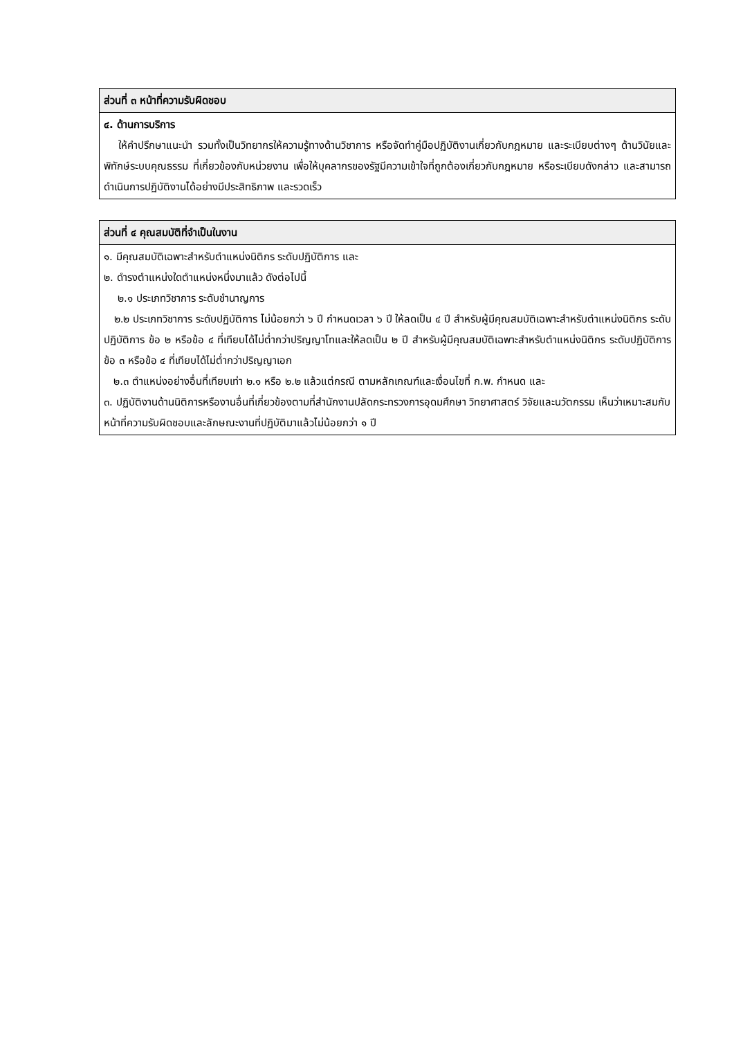| ส่วนที่ ๓ หน้าที่ความรับผิดชอบ |
| --- |
| ๔. ด้านการบริการ ให้คำปรึกษาแนะนำ รวมทั้งเป็นวิทยากรให้ความรู้ทางด้านวิชาการ หรือจัดทำคู่มือปฏิบัติงานเกี่ยวกับกฎหมาย และระเบียบต่างๆ ด้านวินัยและพิทักษ์ระบบคุณธรรม ที่เกี่ยวข้องกับหน่วยงาน เพื่อให้บุคลากรของรัฐมีความเข้าใจที่ถูกต้องเกี่ยวกับกฎหมาย หรือระเบียบดังกล่าว และสามารถดำเนินการปฏิบัติงานได้อย่างมีประสิทธิภาพ และรวดเร็ว |
| ส่วนที่ ๔ คุณสมบัติที่จำเป็นในงาน |
| --- |
| ๑. มีคุณสมบัติเฉพาะสำหรับตำแหน่งนิติกร ระดับปฏิบัติการ และ ๒. ดำรงตำแหน่งใดตำแหน่งหนึ่งมาแล้ว ดังต่อไปนี้ ๒.๑ ประเภทวิชาการ ระดับชำนาญการ ๒.๒ ประเภทวิชาการ ระดับปฏิบัติการ ไม่น้อยกว่า ๖ ปี กำหนดเวลา ๖ ปี ให้ลดเป็น ๔ ปี สำหรับผู้มีคุณสมบัติเฉพาะสำหรับตำแหน่งนิติกร ระดับปฏิบัติการ ข้อ ๒ หรือข้อ ๔ ที่เทียบได้ไม่ต่ำกว่าปริญญาโทและให้ลดเป็น ๒ ปี สำหรับผู้มีคุณสมบัติเฉพาะสำหรับตำแหน่งนิติกร ระดับปฏิบัติการ ข้อ ๓ หรือข้อ ๔ ที่เทียบได้ไม่ต่ำกว่าปริญญาเอก ๒.๓ ตำแหน่งอย่างอื่นที่เทียบเท่า ๒.๑ หรือ ๒.๒ แล้วแต่กรณี ตามหลักเกณฑ์และเงื่อนไขที่ ก.พ. กำหนด และ ๓. ปฏิบัติงานด้านนิติการหรืองานอื่นที่เกี่ยวข้องตามที่สำนักงานปลัดกระทรวงการอุดมศึกษา วิทยาศาสตร์ วิจัยและนวัตกรรม เห็นว่าเหมาะสมกับหน้าที่ความรับผิดชอบและลักษณะงานที่ปฏิบัติมาแล้วไม่น้อยกว่า ๑ ปี |